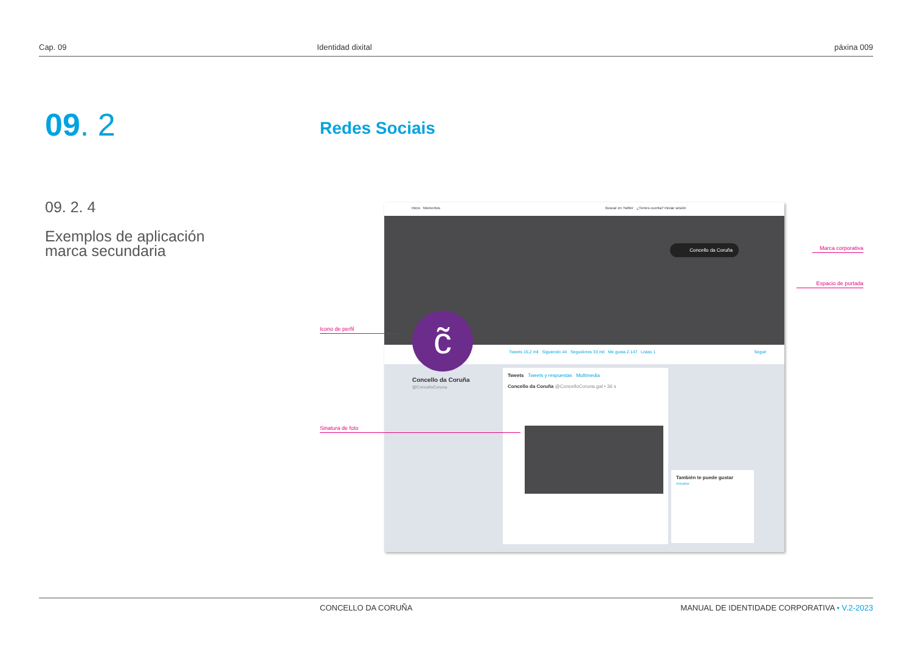Cap. 09 Identidad dixital páxina 009
09. 2 Redes Sociais
09. 2. 4
Exemplos de aplicación
marca secundaria
Inicio Momentos Buscar en Twitter ¿Tienes cuenta? Iniciar sesión
Concello da Coruña
Tweets 16,2 mil Siguiendo 44 Seguidores 33 mil Me gusta 2.147 Listas 1 Seguir
c̃
Concello da Coruña
@ConcelloCoruna
Tweets Tweets y respuestas Multimedia
Concello da Coruña @ConcelloCoruna.gal • 36 s
También te puede gustar
Actualizar
Marca corporativa
Espacio de portada
Icono de perfil
Sinatura de foto
CONCELLO DA CORUÑA MANUAL DE IDENTIDADE CORPORATIVA • V.2-2023